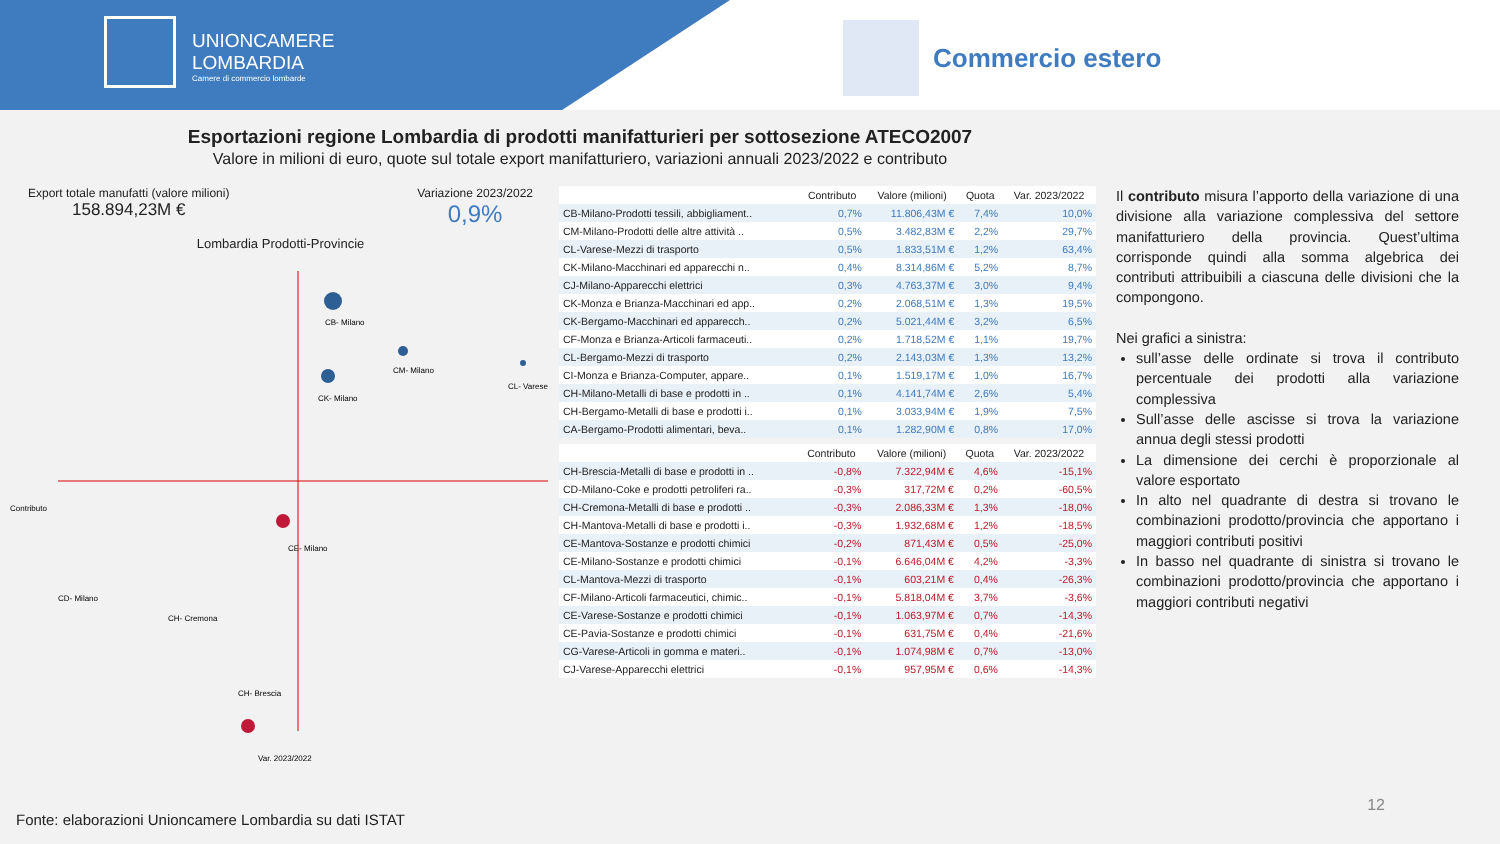UNIONCAMERE
LOMBARDIA
Camere di commercio lombarde
Commercio estero
Esportazioni regione Lombardia di prodotti manifatturieri per sottosezione ATECO2007
Valore in milioni di euro, quote sul totale export manifatturiero, variazioni annuali 2023/2022 e contributo
Export totale manufatti (valore milioni)
158.894,23M €
Variazione 2023/2022
0,9%
Lombardia Prodotti-Provincie
CB- Milano
CM- Milano
CK- Milano
CL- Varese
CE- Milano
CH- Brescia
CD- Milano
CH- Cremona
Var. 2023/2022
Contributo
| | Contributo | Valore (milioni) | Quota | Var. 2023/2022 |
| --- | --- | --- | --- | --- |
| CB-Milano-Prodotti tessili, abbigliament.. | 0,7% | 11.806,43M € | 7,4% | 10,0% |
| CM-Milano-Prodotti delle altre attività .. | 0,5% | 3.482,83M € | 2,2% | 29,7% |
| CL-Varese-Mezzi di trasporto | 0,5% | 1.833,51M € | 1,2% | 63,4% |
| CK-Milano-Macchinari ed apparecchi n.. | 0,4% | 8.314,86M € | 5,2% | 8,7% |
| CJ-Milano-Apparecchi elettrici | 0,3% | 4.763,37M € | 3,0% | 9,4% |
| CK-Monza e Brianza-Macchinari ed app.. | 0,2% | 2.068,51M € | 1,3% | 19,5% |
| CK-Bergamo-Macchinari ed apparecch.. | 0,2% | 5.021,44M € | 3,2% | 6,5% |
| CF-Monza e Brianza-Articoli farmaceuti.. | 0,2% | 1.718,52M € | 1,1% | 19,7% |
| CL-Bergamo-Mezzi di trasporto | 0,2% | 2.143,03M € | 1,3% | 13,2% |
| CI-Monza e Brianza-Computer, appare.. | 0,1% | 1.519,17M € | 1,0% | 16,7% |
| CH-Milano-Metalli di base e prodotti in .. | 0,1% | 4.141,74M € | 2,6% | 5,4% |
| CH-Bergamo-Metalli di base e prodotti i.. | 0,1% | 3.033,94M € | 1,9% | 7,5% |
| CA-Bergamo-Prodotti alimentari, beva.. | 0,1% | 1.282,90M € | 0,8% | 17,0% |
| | Contributo | Valore (milioni) | Quota | Var. 2023/2022 |
| --- | --- | --- | --- | --- |
| CH-Brescia-Metalli di base e prodotti in .. | -0,8% | 7.322,94M € | 4,6% | -15,1% |
| CD-Milano-Coke e prodotti petroliferi ra.. | -0,3% | 317,72M € | 0,2% | -60,5% |
| CH-Cremona-Metalli di base e prodotti .. | -0,3% | 2.086,33M € | 1,3% | -18,0% |
| CH-Mantova-Metalli di base e prodotti i.. | -0,3% | 1.932,68M € | 1,2% | -18,5% |
| CE-Mantova-Sostanze e prodotti chimici | -0,2% | 871,43M € | 0,5% | -25,0% |
| CE-Milano-Sostanze e prodotti chimici | -0,1% | 6.646,04M € | 4,2% | -3,3% |
| CL-Mantova-Mezzi di trasporto | -0,1% | 603,21M € | 0,4% | -26,3% |
| CF-Milano-Articoli farmaceutici, chimic.. | -0,1% | 5.818,04M € | 3,7% | -3,6% |
| CE-Varese-Sostanze e prodotti chimici | -0,1% | 1.063,97M € | 0,7% | -14,3% |
| CE-Pavia-Sostanze e prodotti chimici | -0,1% | 631,75M € | 0,4% | -21,6% |
| CG-Varese-Articoli in gomma e materi.. | -0,1% | 1.074,98M € | 0,7% | -13,0% |
| CJ-Varese-Apparecchi elettrici | -0,1% | 957,95M € | 0,6% | -14,3% |
Il contributo misura l’apporto della variazione di una divisione alla variazione complessiva del settore manifatturiero della provincia. Quest’ultima corrisponde quindi alla somma algebrica dei contributi attribuibili a ciascuna delle divisioni che la compongono.
Nei grafici a sinistra:
sull’asse delle ordinate si trova il contributo percentuale dei prodotti alla variazione complessiva
Sull’asse delle ascisse si trova la variazione annua degli stessi prodotti
La dimensione dei cerchi è proporzionale al valore esportato
In alto nel quadrante di destra si trovano le combinazioni prodotto/provincia che apportano i maggiori contributi positivi
In basso nel quadrante di sinistra si trovano le combinazioni prodotto/provincia che apportano i maggiori contributi negativi
Fonte: elaborazioni Unioncamere Lombardia su dati ISTAT
12